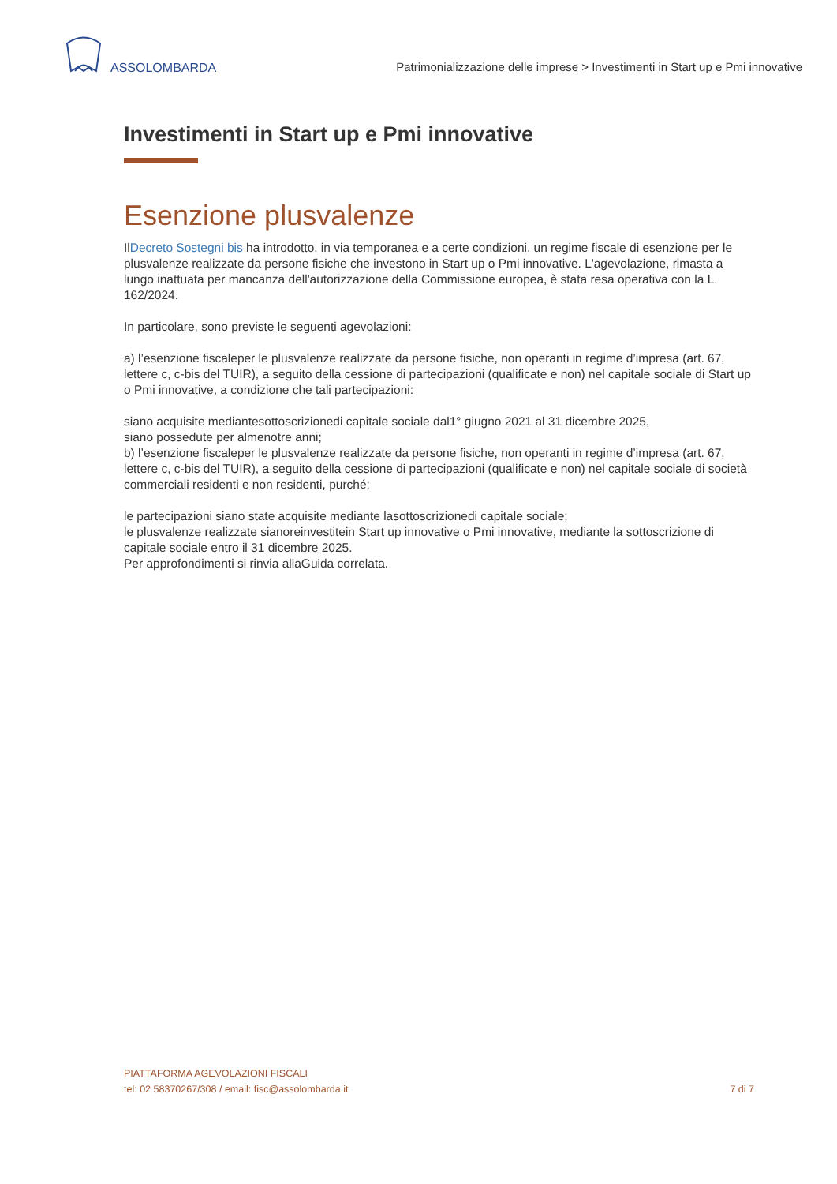ASSOLOMBARDA
Patrimonializzazione delle imprese > Investimenti in Start up e Pmi innovative
Investimenti in Start up e Pmi innovative
Esenzione plusvalenze
IlDecreto Sostegni bis ha introdotto, in via temporanea e a certe condizioni, un regime fiscale di esenzione per le plusvalenze realizzate da persone fisiche che investono in Start up o Pmi innovative. L'agevolazione, rimasta a lungo inattuata per mancanza dell'autorizzazione della Commissione europea, è stata resa operativa con la L. 162/2024.
In particolare, sono previste le seguenti agevolazioni:
a) l’esenzione fiscaleper le plusvalenze realizzate da persone fisiche, non operanti in regime d’impresa (art. 67, lettere c, c-bis del TUIR), a seguito della cessione di partecipazioni (qualificate e non) nel capitale sociale di Start up o Pmi innovative, a condizione che tali partecipazioni:
siano acquisite mediantesottoscrizionedi capitale sociale dal1° giugno 2021 al 31 dicembre 2025,
siano possedute per almenotre anni;
b) l’esenzione fiscaleper le plusvalenze realizzate da persone fisiche, non operanti in regime d’impresa (art. 67, lettere c, c-bis del TUIR), a seguito della cessione di partecipazioni (qualificate e non) nel capitale sociale di società commerciali residenti e non residenti, purché:
le partecipazioni siano state acquisite mediante lasottoscrizionedi capitale sociale;
le plusvalenze realizzate sianoreinvestitein Start up innovative o Pmi innovative, mediante la sottoscrizione di capitale sociale entro il 31 dicembre 2025.
Per approfondimenti si rinvia allaGuida correlata.
PIATTAFORMA AGEVOLAZIONI FISCALI
tel: 02 58370267/308 / email: fisc@assolombarda.it
7 di 7